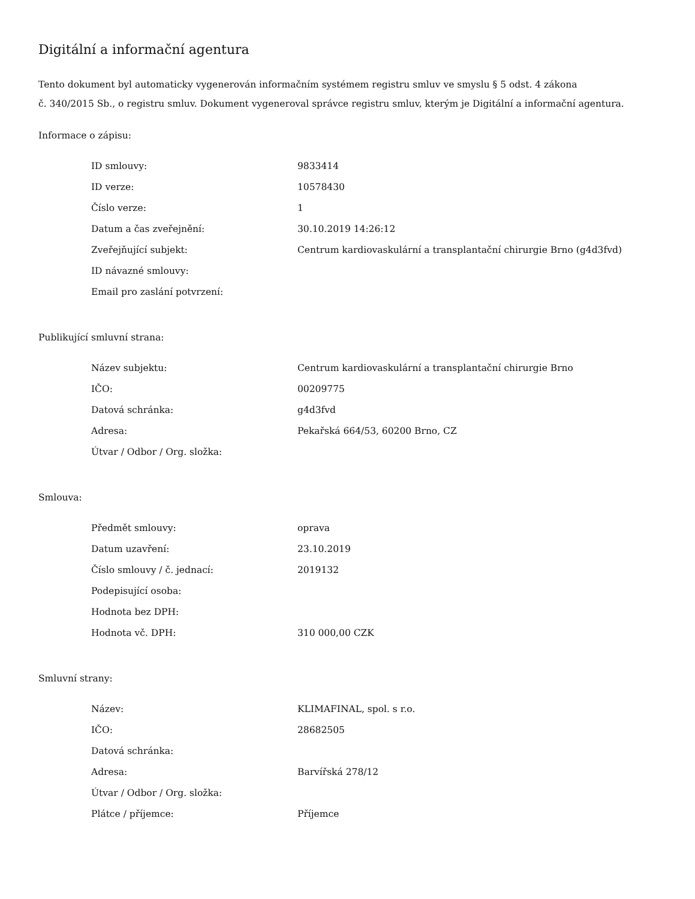Digitální a informační agentura
Tento dokument byl automaticky vygenerován informačním systémem registru smluv ve smyslu § 5 odst. 4 zákona
č. 340/2015 Sb., o registru smluv. Dokument vygeneroval správce registru smluv, kterým je Digitální a informační agentura.
Informace o zápisu:
| ID smlouvy: | 9833414 |
| ID verze: | 10578430 |
| Číslo verze: | 1 |
| Datum a čas zveřejnění: | 30.10.2019 14:26:12 |
| Zveřejňující subjekt: | Centrum kardiovaskulární a transplantační chirurgie Brno (g4d3fvd) |
| ID návazné smlouvy: | |
| Email pro zaslání potvrzení: | |
Publikující smluvní strana:
| Název subjektu: | Centrum kardiovaskulární a transplantační chirurgie Brno |
| IČO: | 00209775 |
| Datová schránka: | g4d3fvd |
| Adresa: | Pekařská 664/53, 60200 Brno, CZ |
| Útvar / Odbor / Org. složka: | |
Smlouva:
| Předmět smlouvy: | oprava |
| Datum uzavření: | 23.10.2019 |
| Číslo smlouvy / č. jednací: | 2019132 |
| Podepisující osoba: | |
| Hodnota bez DPH: | |
| Hodnota vč. DPH: | 310 000,00 CZK |
Smluvní strany:
| Název: | KLIMAFINAL, spol. s r.o. |
| IČO: | 28682505 |
| Datová schránka: | |
| Adresa: | Barvířská 278/12 |
| Útvar / Odbor / Org. složka: | |
| Plátce / příjemce: | Příjemce |